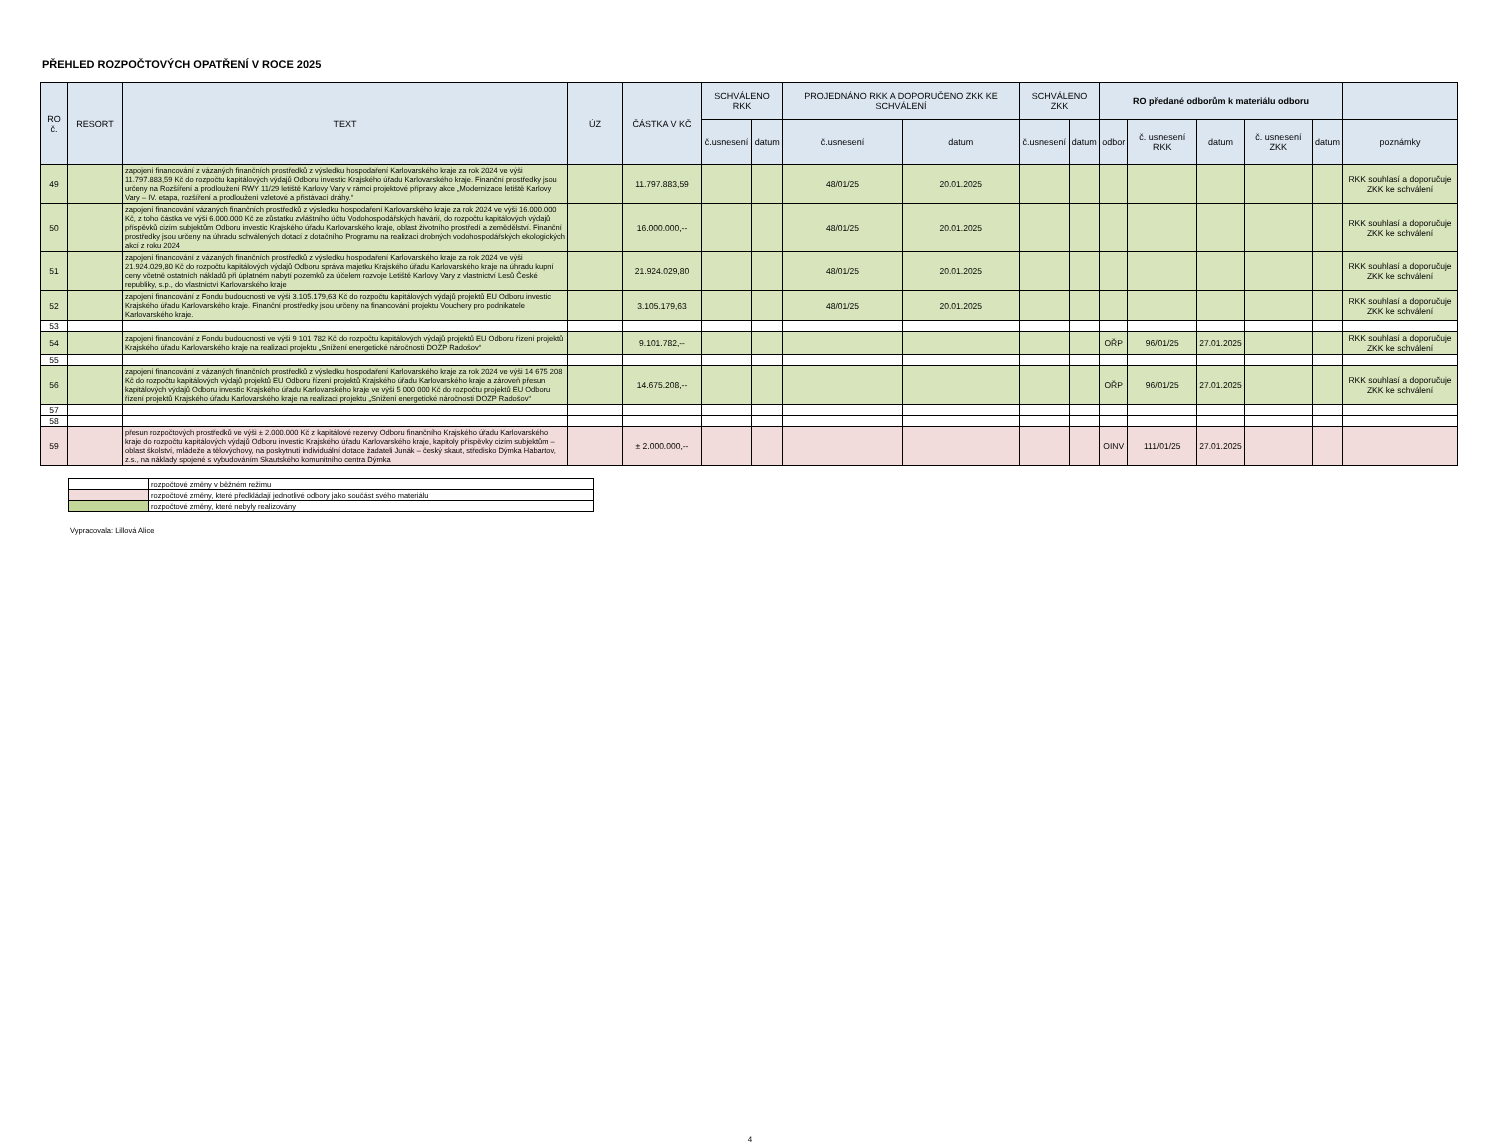PŘEHLED ROZPOČTOVÝCH OPATŘENÍ V ROCE 2025
| RO č. | RESORT | TEXT | ÚZ | ČÁSTKA V KČ | SCHVÁLENO RKK | | PROJEDNÁNO RKK A DOPORUČENO ZKK KE SCHVÁLENÍ | | SCHVÁLENO ZKK | | RO předané odborům k materiálu odboru | | | | | |
| --- | --- | --- | --- | --- | --- | --- | --- | --- | --- | --- | --- | --- | --- | --- | --- | --- |
| | | | | | č.usnesení | datum | č.usnesení | datum | č.usnesení | datum | odbor | č. usnesení RKK | datum | č. usnesení ZKK | datum | poznámky |
| 49 | | zapojení financování z vázaných finančních prostředků z výsledku hospodaření Karlovarského kraje za rok 2024 ve výši 11.797.883,59 Kč do rozpočtu kapitálových výdajů Odboru investic Krajského úřadu Karlovarského kraje. Finanční prostředky jsou určeny na Rozšíření a prodloužení RWY 11/29 letiště Karlovy Vary v rámci projektové přípravy akce „Modernizace letiště Karlovy Vary – IV. etapa, rozšíření a prodloužení vzletové a přistávací dráhy.“ | | 11.797.883,59 | | | 48/01/25 | 20.01.2025 | | | | | | | | RKK souhlasí a doporučuje ZKK ke schválení |
| 50 | | zapojení financování vázaných finančních prostředků z výsledku hospodaření Karlovarského kraje za rok 2024 ve výši 16.000.000 Kč, z toho částka ve výši 6.000.000 Kč ze zůstatku zvláštního účtu Vodohospodářských havárií, do rozpočtu kapitálových výdajů příspěvků cizím subjektům Odboru investic Krajského úřadu Karlovarského kraje, oblast životního prostředí a zemědělství. Finanční prostředky jsou určeny na úhradu schválených dotací z dotačního Programu na realizaci drobných vodohospodářských ekologických akcí z roku 2024 | | 16.000.000,-- | | | 48/01/25 | 20.01.2025 | | | | | | | | RKK souhlasí a doporučuje ZKK ke schválení |
| 51 | | zapojení financování z vázaných finančních prostředků z výsledku hospodaření Karlovarského kraje za rok 2024 ve výši 21.924.029,80 Kč do rozpočtu kapitálových výdajů Odboru správa majetku Krajského úřadu Karlovarského kraje na úhradu kupní ceny včetně ostatních nákladů při úplatném nabytí pozemků za účelem rozvoje Letiště Karlovy Vary z vlastnictví Lesů České republiky, s.p., do vlastnictví Karlovarského kraje | | 21.924.029,80 | | | 48/01/25 | 20.01.2025 | | | | | | | | RKK souhlasí a doporučuje ZKK ke schválení |
| 52 | | zapojení financování z Fondu budoucnosti ve výši 3.105.179,63 Kč do rozpočtu kapitálových výdajů projektů EU Odboru investic Krajského úřadu Karlovarského kraje. Finanční prostředky jsou určeny na financování projektu Vouchery pro podnikatele Karlovarského kraje. | | 3.105.179,63 | | | 48/01/25 | 20.01.2025 | | | | | | | | RKK souhlasí a doporučuje ZKK ke schválení |
| 53 | | | | | | | | | | | | | | | | |
| 54 | | zapojení financování z Fondu budoucnosti ve výši 9 101 782 Kč do rozpočtu kapitálových výdajů projektů EU Odboru řízení projektů Krajského úřadu Karlovarského kraje na realizaci projektu „Snížení energetické náročnosti DOZP Radošov“ | | 9.101.782,-- | | | | | | | OŘP | 96/01/25 | 27.01.2025 | | | RKK souhlasí a doporučuje ZKK ke schválení |
| 55 | | | | | | | | | | | | | | | | |
| 56 | | zapojení financování z vázaných finančních prostředků z výsledku hospodaření Karlovarského kraje za rok 2024 ve výši 14 675 208 Kč do rozpočtu kapitálových výdajů projektů EU Odboru řízení projektů Krajského úřadu Karlovarského kraje a zároveň přesun kapitálových výdajů Odboru investic Krajského úřadu Karlovarského kraje ve výši 5 000 000 Kč do rozpočtu projektů EU Odboru řízení projektů Krajského úřadu Karlovarského kraje na realizaci projektu „Snížení energetické náročnosti DOZP Radošov“ | | 14.675.208,-- | | | | | | | OŘP | 96/01/25 | 27.01.2025 | | | RKK souhlasí a doporučuje ZKK ke schválení |
| 57 | | | | | | | | | | | | | | | | |
| 58 | | | | | | | | | | | | | | | | |
| 59 | | přesun rozpočtových prostředků ve výši ± 2.000.000 Kč z kapitálové rezervy Odboru finančního Krajského úřadu Karlovarského kraje do rozpočtu kapitálových výdajů Odboru investic Krajského úřadu Karlovarského kraje, kapitoly příspěvky cizím subjektům – oblast školství, mládeže a tělovýchovy, na poskytnutí individuální dotace žadateli Junák – český skaut, středisko Dýmka Habartov, z.s., na náklady spojené s vybudováním Skautského komunitního centra Dýmka | | ± 2.000.000,-- | | | | | | | OINV | 111/01/25 | 27.01.2025 | | | |
| | rozpočtové změny v běžném režimu |
| | rozpočtové změny, které předkládají jednotlivé odbory jako součást svého materiálu |
| | rozpočtové změny, které nebyly realizovány |
Vypracovala: Lillová Alice
4